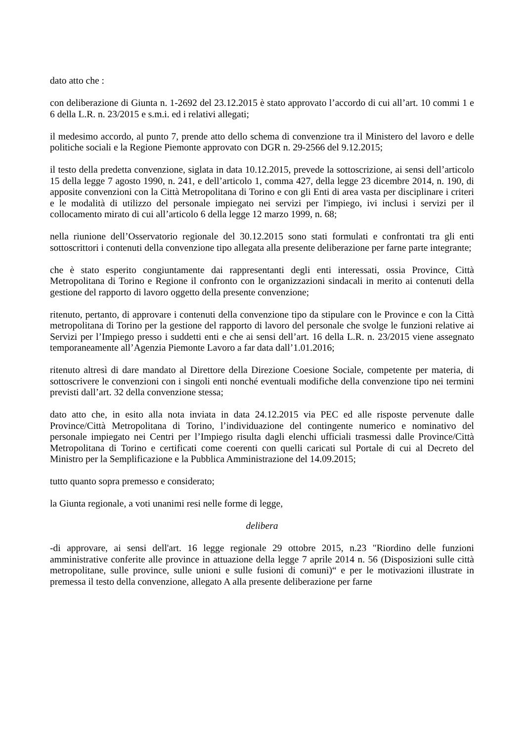dato atto che :
con deliberazione di Giunta n. 1-2692 del 23.12.2015 è stato approvato l’accordo di cui all’art. 10 commi 1 e 6 della L.R. n. 23/2015 e s.m.i. ed i relativi allegati;
il medesimo accordo, al punto 7, prende atto dello schema di convenzione tra il Ministero del lavoro e delle politiche sociali e la Regione Piemonte approvato con DGR n. 29-2566 del 9.12.2015;
il testo della predetta convenzione, siglata in data 10.12.2015, prevede la sottoscrizione, ai sensi dell’articolo 15 della legge 7 agosto 1990, n. 241, e dell’articolo 1, comma 427, della legge 23 dicembre 2014, n. 190, di apposite convenzioni con la Città Metropolitana di Torino e con gli Enti di area vasta per disciplinare i criteri e le modalità di utilizzo del personale impiegato nei servizi per l'impiego, ivi inclusi i servizi per il collocamento mirato di cui all’articolo 6 della legge 12 marzo 1999, n. 68;
nella riunione dell’Osservatorio regionale del 30.12.2015 sono stati formulati e confrontati tra gli enti sottoscrittori i contenuti della convenzione tipo allegata alla presente deliberazione per farne parte integrante;
che è stato esperito congiuntamente dai rappresentanti degli enti interessati, ossia Province, Città Metropolitana di Torino e Regione il confronto con le organizzazioni sindacali in merito ai contenuti della gestione del rapporto di lavoro oggetto della presente convenzione;
ritenuto, pertanto, di approvare i contenuti della convenzione tipo da stipulare con le Province e con la Città metropolitana di Torino per la gestione del rapporto di lavoro del personale che svolge le funzioni relative ai Servizi per l’Impiego presso i suddetti enti e che ai sensi dell’art. 16 della L.R. n. 23/2015 viene assegnato temporaneamente all’Agenzia Piemonte Lavoro a far data dall’1.01.2016;
ritenuto altresì di dare mandato al Direttore della Direzione Coesione Sociale, competente per materia, di sottoscrivere le convenzioni con i singoli enti nonché eventuali modifiche della convenzione tipo nei termini previsti dall’art. 32 della convenzione stessa;
dato atto che, in esito alla nota inviata in data 24.12.2015 via PEC ed alle risposte pervenute dalle Province/Città Metropolitana di Torino, l’individuazione del contingente numerico e nominativo del personale impiegato nei Centri per l’Impiego risulta dagli elenchi ufficiali trasmessi dalle Province/Città Metropolitana di Torino e certificati come coerenti con quelli caricati sul Portale di cui al Decreto del Ministro per la Semplificazione e la Pubblica Amministrazione del 14.09.2015;
tutto quanto sopra premesso e considerato;
la Giunta regionale, a voti unanimi resi nelle forme di legge,
delibera
-di approvare, ai sensi dell'art. 16 legge regionale 29 ottobre 2015, n.23 "Riordino delle funzioni amministrative conferite alle province in attuazione della legge 7 aprile 2014 n. 56 (Disposizioni sulle città metropolitane, sulle province, sulle unioni e sulle fusioni di comuni)“ e per le motivazioni illustrate in premessa il testo della convenzione, allegato A alla presente deliberazione per farne